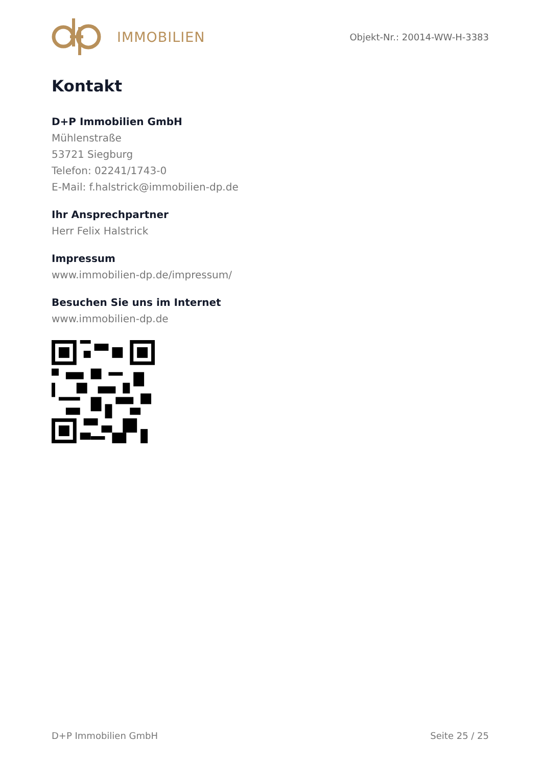IMMOBILIEN
Objekt-Nr.: 20014-WW-H-3383
Kontakt
D+P Immobilien GmbH
Mühlenstraße
53721 Siegburg
Telefon: 02241/1743-0
E-Mail: f.halstrick@immobilien-dp.de
Ihr Ansprechpartner
Herr Felix Halstrick
Impressum
www.immobilien-dp.de/impressum/
Besuchen Sie uns im Internet
www.immobilien-dp.de
D+P Immobilien GmbH Seite 25 / 25